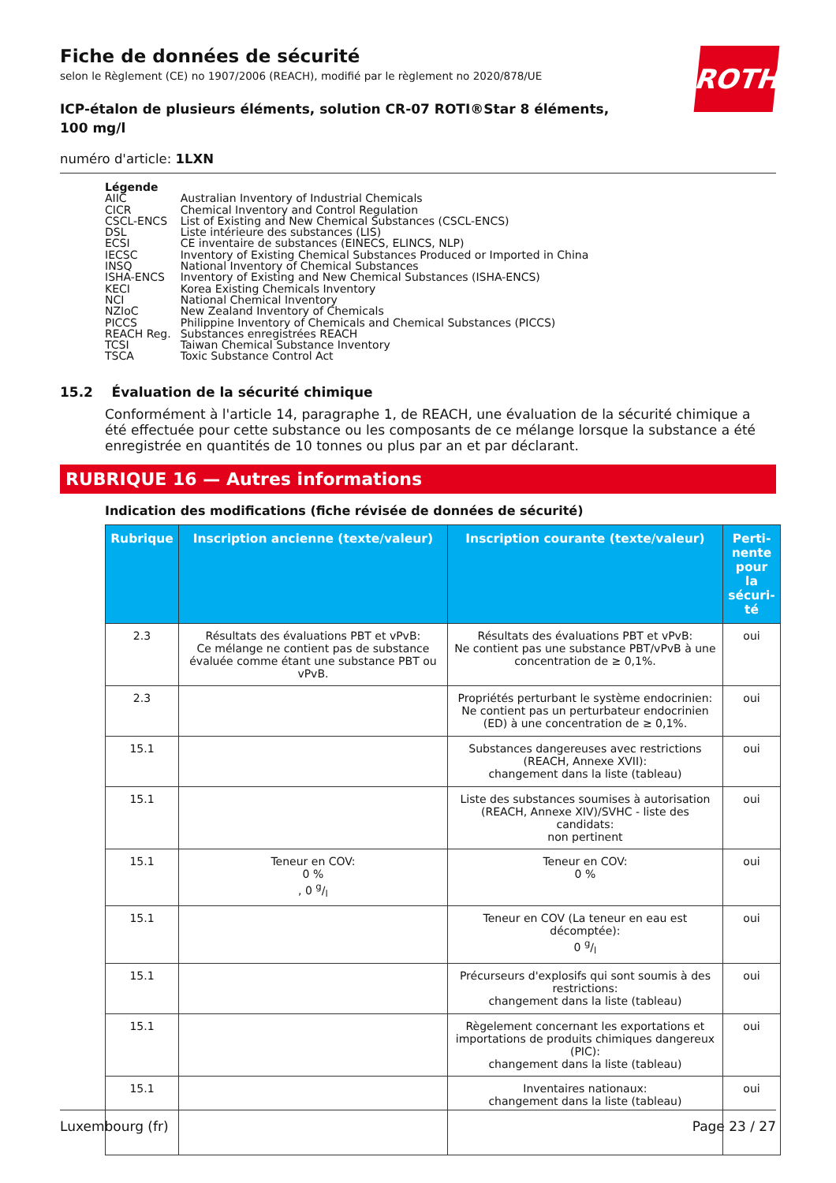ROTH
Fiche de données de sécurité
selon le Règlement (CE) no 1907/2006 (REACH), modifié par le règlement no 2020/878/UE
ICP-étalon de plusieurs éléments, solution CR-07 ROTI®Star 8 éléments, 100 mg/l
numéro d'article: 1LXN
Légende
| AIIC | Australian Inventory of Industrial Chemicals |
| CICR | Chemical Inventory and Control Regulation |
| CSCL-ENCS | List of Existing and New Chemical Substances (CSCL-ENCS) |
| DSL | Liste intérieure des substances (LIS) |
| ECSI | CE inventaire de substances (EINECS, ELINCS, NLP) |
| IECSC | Inventory of Existing Chemical Substances Produced or Imported in China |
| INSQ | National Inventory of Chemical Substances |
| ISHA-ENCS | Inventory of Existing and New Chemical Substances (ISHA-ENCS) |
| KECI | Korea Existing Chemicals Inventory |
| NCI | National Chemical Inventory |
| NZIoC | New Zealand Inventory of Chemicals |
| PICCS | Philippine Inventory of Chemicals and Chemical Substances (PICCS) |
| REACH Reg. | Substances enregistrées REACH |
| TCSI | Taiwan Chemical Substance Inventory |
| TSCA | Toxic Substance Control Act |
15.2 Évaluation de la sécurité chimique
Conformément à l'article 14, paragraphe 1, de REACH, une évaluation de la sécurité chimique a été effectuée pour cette substance ou les composants de ce mélange lorsque la substance a été enregistrée en quantités de 10 tonnes ou plus par an et par déclarant.
RUBRIQUE 16 — Autres informations
Indication des modifications (fiche révisée de données de sécurité)
| Rubrique | Inscription ancienne (texte/valeur) | Inscription courante (texte/valeur) | Perti-nente pour la sécuri-té |
| --- | --- | --- | --- |
| 2.3 | Résultats des évaluations PBT et vPvB: Ce mélange ne contient pas de substance évaluée comme étant une substance PBT ou vPvB. | Résultats des évaluations PBT et vPvB: Ne contient pas une substance PBT/vPvB à une concentration de ≥ 0,1%. | oui |
| 2.3 | | Propriétés perturbant le système endocrinien: Ne contient pas un perturbateur endocrinien (ED) à une concentration de ≥ 0,1%. | oui |
| 15.1 | | Substances dangereuses avec restrictions (REACH, Annexe XVII): changement dans la liste (tableau) | oui |
| 15.1 | | Liste des substances soumises à autorisation (REACH, Annexe XIV)/SVHC - liste des candidats: non pertinent | oui |
| 15.1 | Teneur en COV: 0 % , 0 g/l | Teneur en COV: 0 % | oui |
| 15.1 | | Teneur en COV (La teneur en eau est décomptée): 0 g/l | oui |
| 15.1 | | Précurseurs d'explosifs qui sont soumis à des restrictions: changement dans la liste (tableau) | oui |
| 15.1 | | Règelement concernant les exportations et importations de produits chimiques dangereux (PIC): changement dans la liste (tableau) | oui |
| 15.1 | | Inventaires nationaux: changement dans la liste (tableau) | oui |
Luxembourg (fr) Page 23 / 27